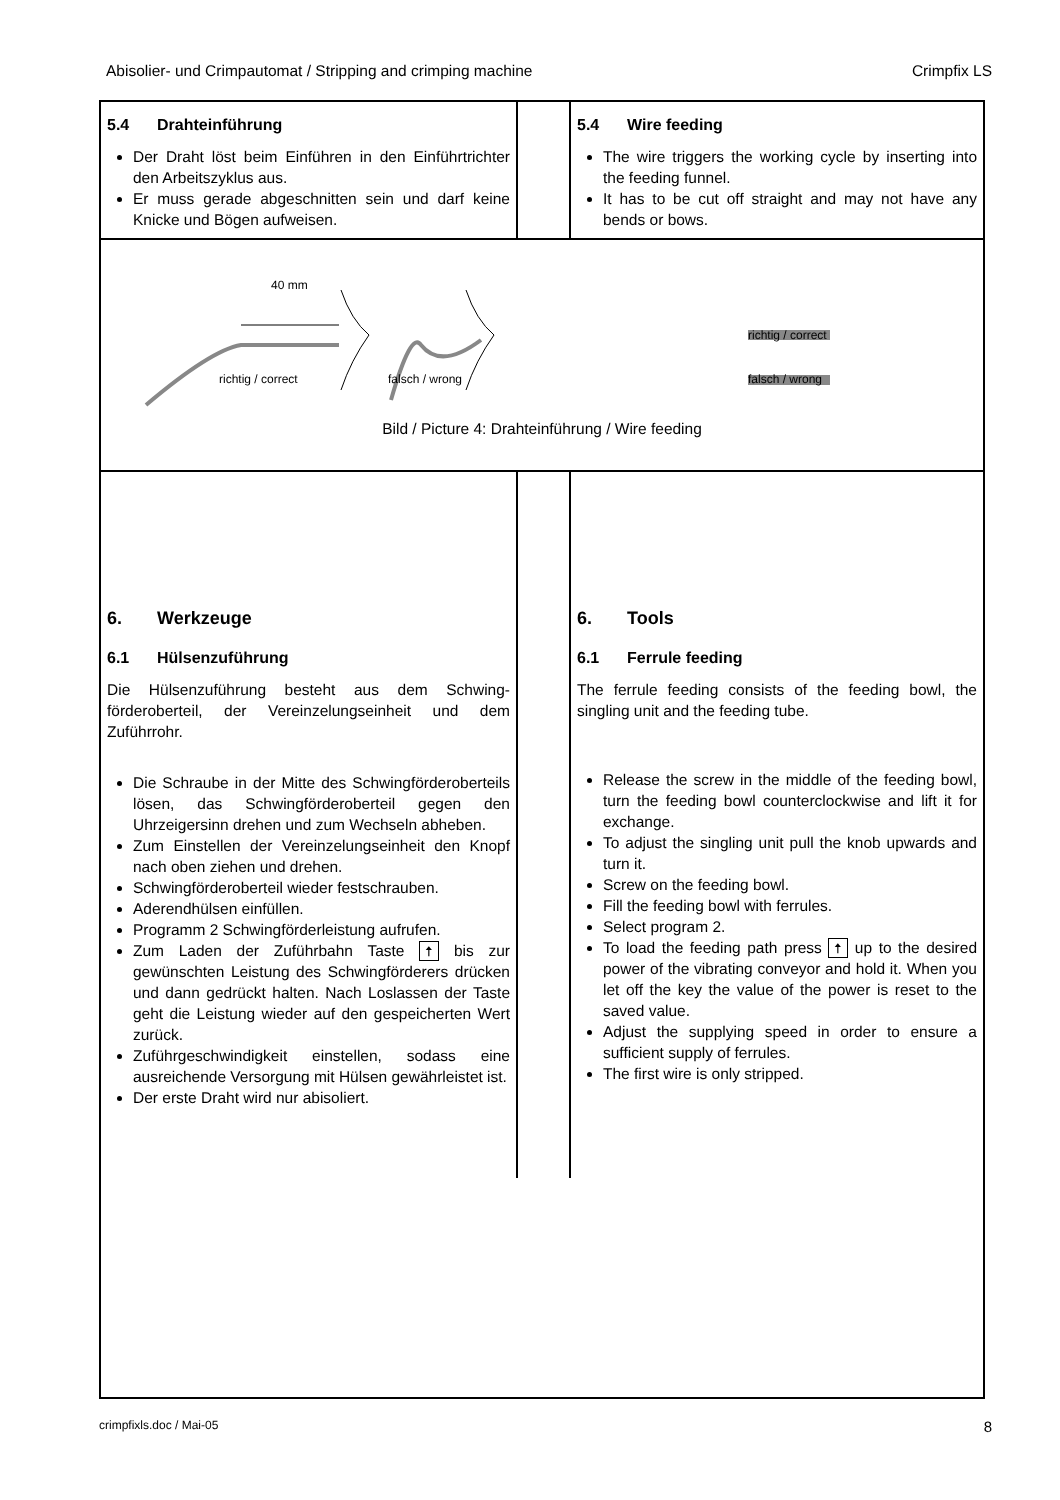Abisolier- und Crimpautomat / Stripping and crimping machine Crimpfix LS
5.4 Drahteinführung
Der Draht löst beim Einführen in den Einführtrichter den Arbeitszyklus aus.
Er muss gerade abgeschnitten sein und darf keine Knicke und Bögen aufweisen.
5.4 Wire feeding
The wire triggers the working cycle by inserting into the feeding funnel.
It has to be cut off straight and may not have any bends or bows.
40 mm
richtig / correct falsch / wrong
richtig / correct
falsch / wrong
Bild / Picture 4: Drahteinführung / Wire feeding
6. Werkzeuge
6.1 Hülsenzuführung
Die Hülsenzuführung besteht aus dem Schwing­förderoberteil, der Vereinzelungseinheit und dem Zuführrohr.
Die Schraube in der Mitte des Schwingförder­oberteils lösen, das Schwingförderoberteil gegen den Uhrzeigersinn drehen und zum Wechseln abheben.
Zum Einstellen der Vereinzelungseinheit den Knopf nach oben ziehen und drehen.
Schwingförderoberteil wieder festschrauben.
Aderendhülsen einfüllen.
Programm 2 Schwingförderleistung aufrufen.
Zum Laden der Zuführbahn Taste 🠅 bis zur gewünschten Leistung des Schwingförderers drücken und dann gedrückt halten. Nach Loslassen der Taste geht die Leistung wieder auf den gespeicherten Wert zurück.
Zuführgeschwindigkeit einstellen, sodass eine ausreichende Versorgung mit Hülsen gewährleistet ist.
Der erste Draht wird nur abisoliert.
6. Tools
6.1 Ferrule feeding
The ferrule feeding consists of the feeding bowl, the singling unit and the feeding tube.
Release the screw in the middle of the feeding bowl, turn the feeding bowl counterclockwise and lift it for exchange.
To adjust the singling unit pull the knob upwards and turn it.
Screw on the feeding bowl.
Fill the feeding bowl with ferrules.
Select program 2.
To load the feeding path press 🠅 up to the desired power of the vibrating conveyor and hold it. When you let off the key the value of the power is reset to the saved value.
Adjust the supplying speed in order to ensure a sufficient supply of ferrules.
The first wire is only stripped.
crimpfixls.doc / Mai-05 8